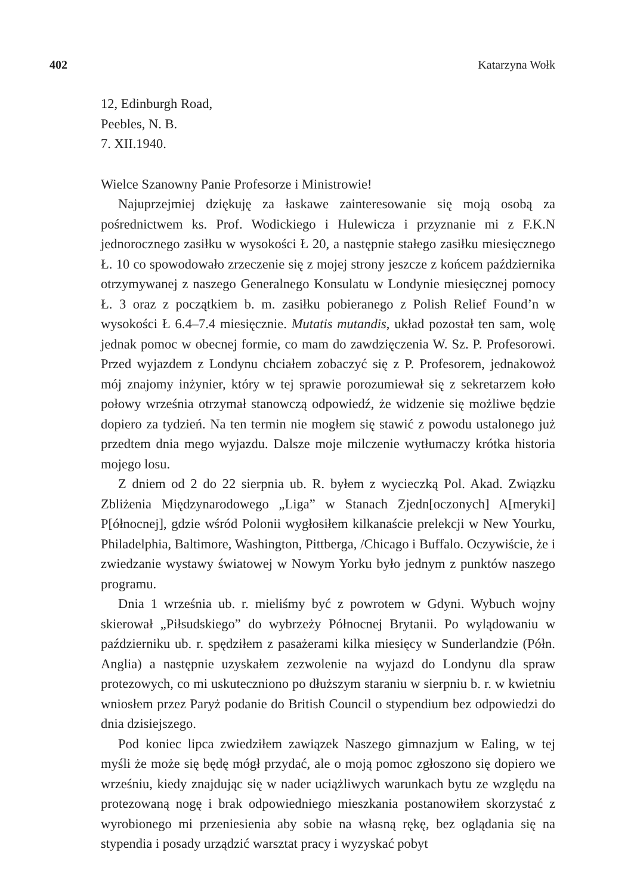402 Katarzyna Wołk
12, Edinburgh Road,
Peebles, N. B.
7. XII.1940.
Wielce Szanowny Panie Profesorze i Ministrowie!
Najuprzejmiej dziękuję za łaskawe zainteresowanie się moją osobą za pośrednictwem ks. Prof. Wodickiego i Hulewicza i przyznanie mi z F.K.N jednorocznego zasiłku w wysokości Ł 20, a następnie stałego zasiłku miesięcznego Ł. 10 co spowodowało zrzeczenie się z mojej strony jeszcze z końcem października otrzymywanej z naszego Generalnego Konsulatu w Londynie miesięcznej pomocy Ł. 3 oraz z początkiem b. m. zasiłku pobieranego z Polish Relief Found’n w wysokości Ł 6.4–7.4 miesięcznie. Mutatis mutandis, układ pozostał ten sam, wolę jednak pomoc w obecnej formie, co mam do zawdzięczenia W. Sz. P. Profesorowi. Przed wyjazdem z Londynu chciałem zobaczyć się z P. Profesorem, jednakowoż mój znajomy inżynier, który w tej sprawie porozumiewał się z sekretarzem koło połowy września otrzymał stanowczą odpowiedź, że widzenie się możliwe będzie dopiero za tydzień. Na ten termin nie mogłem się stawić z powodu ustalonego już przedtem dnia mego wyjazdu. Dalsze moje milczenie wytłumaczy krótka historia mojego losu.
Z dniem od 2 do 22 sierpnia ub. R. byłem z wycieczką Pol. Akad. Związku Zbliżenia Międzynarodowego „Liga” w Stanach Zjedn[oczonych] A[meryki] P[ółnocnej], gdzie wśród Polonii wygłosiłem kilkanaście prelekcji w New Yourku, Philadelphia, Baltimore, Washington, Pittberga, /Chicago i Buffalo. Oczywiście, że i zwiedzanie wystawy światowej w Nowym Yorku było jednym z punktów naszego programu.
Dnia 1 września ub. r. mieliśmy być z powrotem w Gdyni. Wybuch wojny skierował „Piłsudskiego” do wybrzeży Północnej Brytanii. Po wylądowaniu w październiku ub. r. spędziłem z pasażerami kilka miesięcy w Sunderlandzie (Półn. Anglia) a następnie uzyskałem zezwolenie na wyjazd do Londynu dla spraw protezowych, co mi uskuteczniono po dłuższym staraniu w sierpniu b. r. w kwietniu wniosłem przez Paryż podanie do British Council o stypendium bez odpowiedzi do dnia dzisiejszego.
Pod koniec lipca zwiedziłem zawiązek Naszego gimnazjum w Ealing, w tej myśli że może się będę mógł przydać, ale o moją pomoc zgłoszono się dopiero we wrześniu, kiedy znajdując się w nader uciążliwych warunkach bytu ze względu na protezowaną nogę i brak odpowiedniego mieszkania postanowiłem skorzystać z wyrobionego mi przeniesienia aby sobie na własną rękę, bez oglądania się na stypendia i posady urządzić warsztat pracy i wyzyskać pobyt